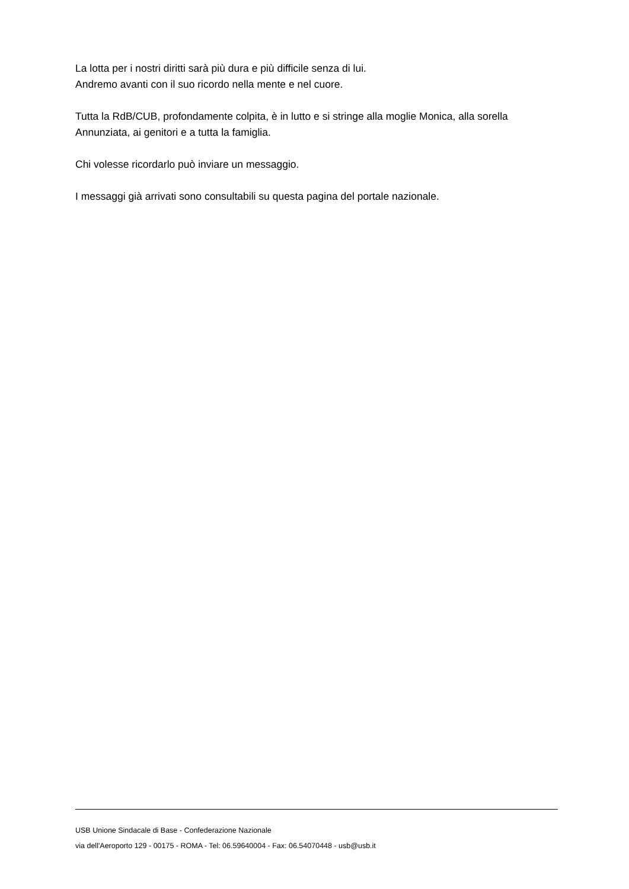La lotta per i nostri diritti sarà più dura e più difficile senza di lui.
Andremo avanti con il suo ricordo nella mente e nel cuore.
Tutta la RdB/CUB, profondamente colpita, è in lutto e si stringe alla moglie Monica, alla sorella Annunziata, ai genitori e a tutta la famiglia.
Chi volesse ricordarlo può inviare un messaggio.
I messaggi già arrivati sono consultabili su questa pagina del portale nazionale.
USB Unione Sindacale di Base - Confederazione Nazionale
via dell'Aeroporto 129 - 00175 - ROMA - Tel: 06.59640004 - Fax: 06.54070448 - usb@usb.it